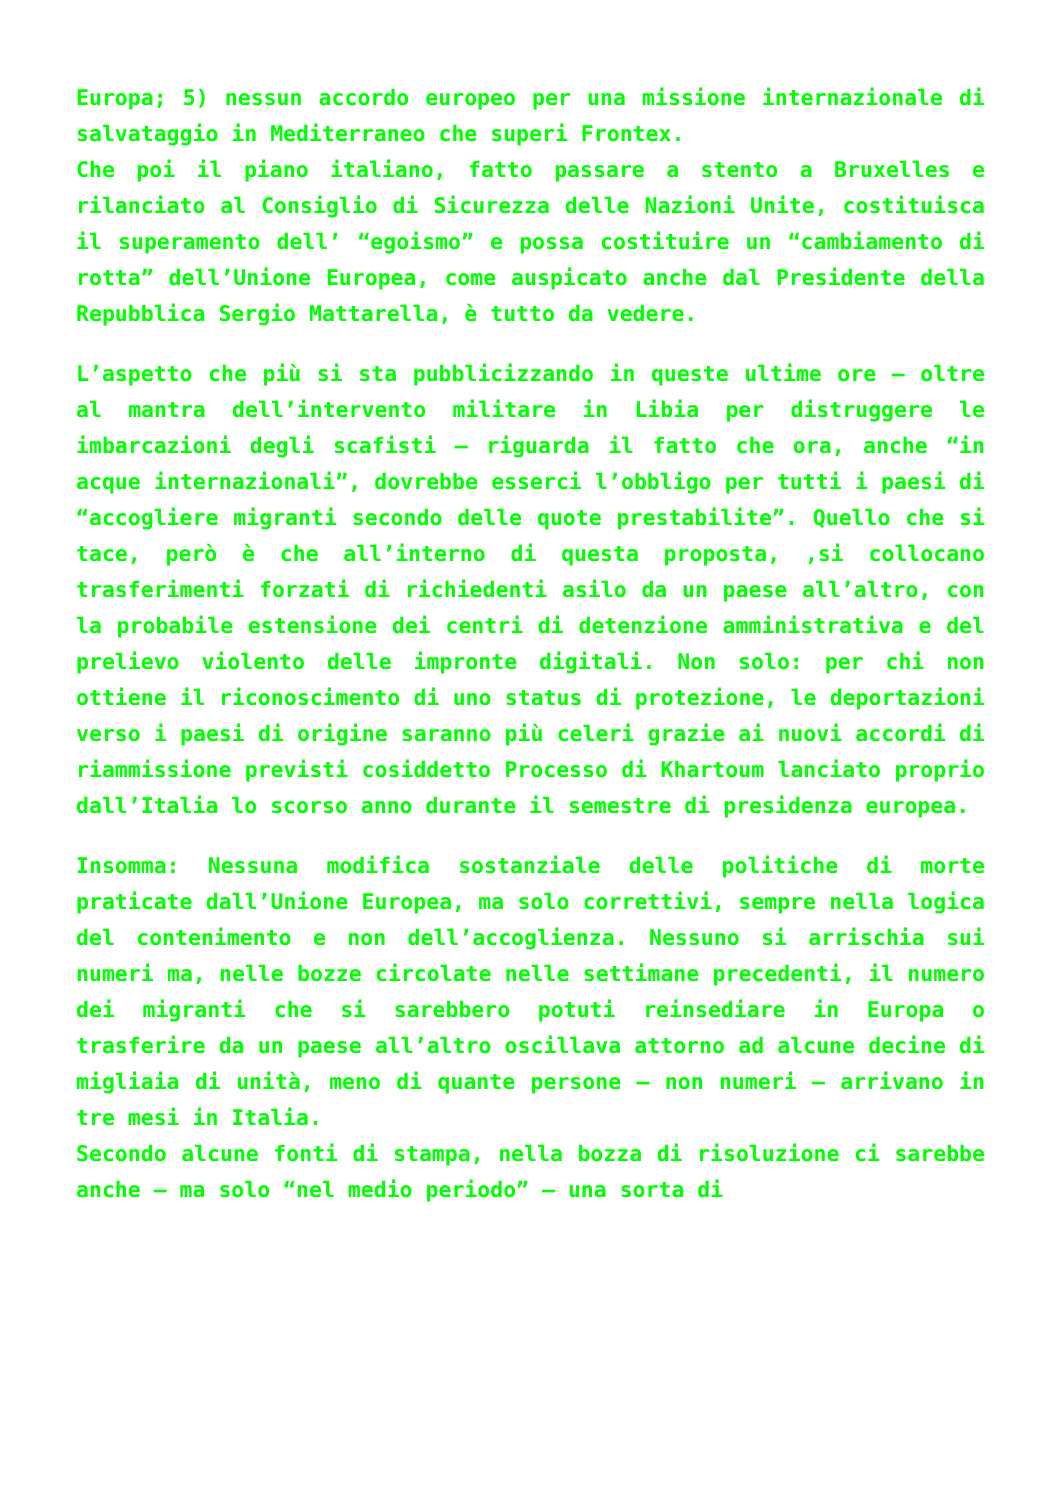Europa; 5) nessun accordo europeo per una missione internazionale di salvataggio in Mediterraneo che superi Frontex.
Che poi il piano italiano, fatto passare a stento a Bruxelles e rilanciato al Consiglio di Sicurezza delle Nazioni Unite, costituisca il superamento dell’ “egoismo” e possa costituire un “cambiamento di rotta” dell’Unione Europea, come auspicato anche dal Presidente della Repubblica Sergio Mattarella, è tutto da vedere.
L’aspetto che più si sta pubblicizzando in queste ultime ore – oltre al mantra dell’intervento militare in Libia per distruggere le imbarcazioni degli scafisti – riguarda il fatto che ora, anche “in acque internazionali”, dovrebbe esserci l’obbligo per tutti i paesi di “accogliere migranti secondo delle quote prestabilite”. Quello che si tace, però è che all’interno di questa proposta, ,si collocano trasferimenti forzati di richiedenti asilo da un paese all’altro, con la probabile estensione dei centri di detenzione amministrativa e del prelievo violento delle impronte digitali. Non solo: per chi non ottiene il riconoscimento di uno status di protezione, le deportazioni verso i paesi di origine saranno più celeri grazie ai nuovi accordi di riammissione previsti cosiddetto Processo di Khartoum lanciato proprio dall’Italia lo scorso anno durante il semestre di presidenza europea.
Insomma: Nessuna modifica sostanziale delle politiche di morte praticate dall’Unione Europea, ma solo correttivi, sempre nella logica del contenimento e non dell’accoglienza. Nessuno si arrischia sui numeri ma, nelle bozze circolate nelle settimane precedenti, il numero dei migranti che si sarebbero potuti reinsediare in Europa o trasferire da un paese all’altro oscillava attorno ad alcune decine di migliaia di unità, meno di quante persone – non numeri – arrivano in tre mesi in Italia.
Secondo alcune fonti di stampa, nella bozza di risoluzione ci sarebbe anche – ma solo “nel medio periodo” – una sorta di